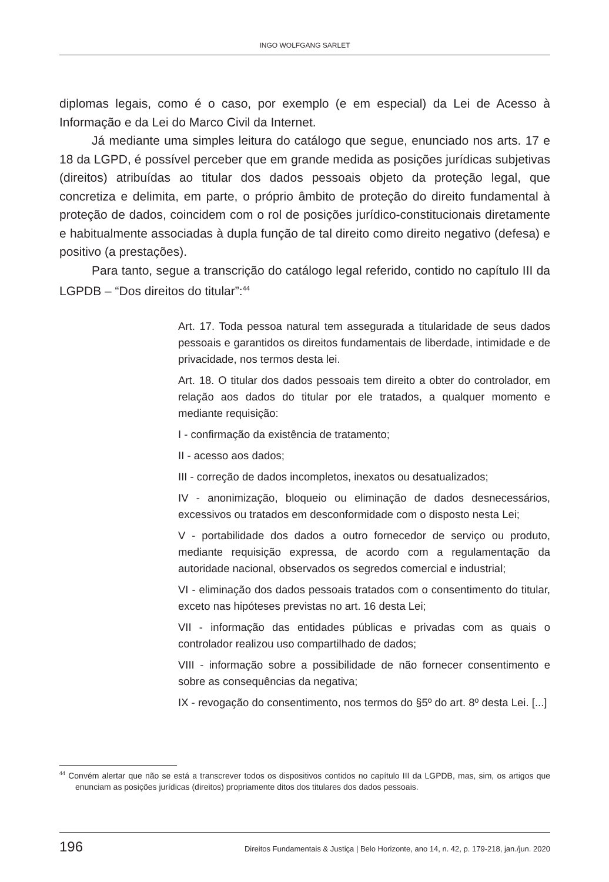INGO WOLFGANG SARLET
diplomas legais, como é o caso, por exemplo (e em especial) da Lei de Acesso à Informação e da Lei do Marco Civil da Internet.
Já mediante uma simples leitura do catálogo que segue, enunciado nos arts. 17 e 18 da LGPD, é possível perceber que em grande medida as posições jurídicas subjetivas (direitos) atribuídas ao titular dos dados pessoais objeto da proteção legal, que concretiza e delimita, em parte, o próprio âmbito de proteção do direito fundamental à proteção de dados, coincidem com o rol de posições jurídico-constitucionais diretamente e habitualmente associadas à dupla função de tal direito como direito negativo (defesa) e positivo (a prestações).
Para tanto, segue a transcrição do catálogo legal referido, contido no capítulo III da LGPDB – “Dos direitos do titular”:<sup>44</sup>
Art. 17. Toda pessoa natural tem assegurada a titularidade de seus dados pessoais e garantidos os direitos fundamentais de liberdade, intimidade e de privacidade, nos termos desta lei.
Art. 18. O titular dos dados pessoais tem direito a obter do controlador, em relação aos dados do titular por ele tratados, a qualquer momento e mediante requisição:
I - confirmação da existência de tratamento;
II - acesso aos dados;
III - correção de dados incompletos, inexatos ou desatualizados;
IV - anonimização, bloqueio ou eliminação de dados desnecessários, excessivos ou tratados em desconformidade com o disposto nesta Lei;
V - portabilidade dos dados a outro fornecedor de serviço ou produto, mediante requisição expressa, de acordo com a regulamentação da autoridade nacional, observados os segredos comercial e industrial;
VI - eliminação dos dados pessoais tratados com o consentimento do titular, exceto nas hipóteses previstas no art. 16 desta Lei;
VII - informação das entidades públicas e privadas com as quais o controlador realizou uso compartilhado de dados;
VIII - informação sobre a possibilidade de não fornecer consentimento e sobre as consequências da negativa;
IX - revogação do consentimento, nos termos do §5º do art. 8º desta Lei. [...]
<sup>44</sup> Convém alertar que não se está a transcrever todos os dispositivos contidos no capítulo III da LGPDB, mas, sim, os artigos que enunciam as posições jurídicas (direitos) propriamente ditos dos titulares dos dados pessoais.
196 Direitos Fundamentais & Justiça | Belo Horizonte, ano 14, n. 42, p. 179-218, jan./jun. 2020